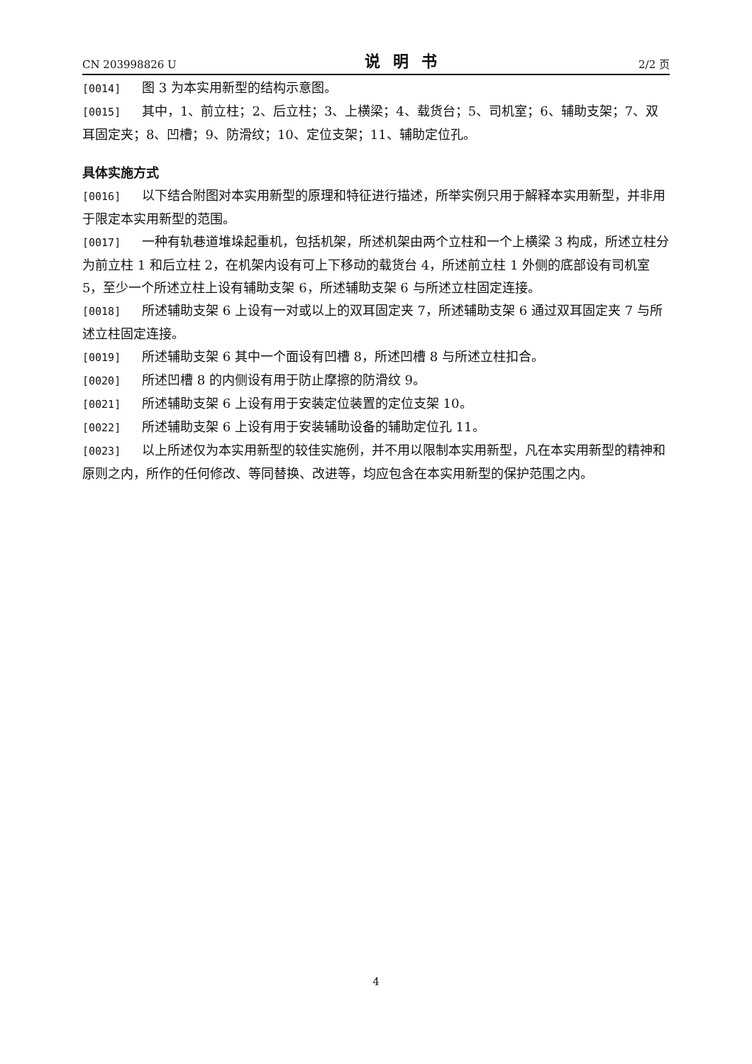CN 203998826 U 说明书 2/2 页
[0014] 图 3 为本实用新型的结构示意图。
[0015] 其中，1、前立柱；2、后立柱；3、上横梁；4、载货台；5、司机室；6、辅助支架；7、双耳固定夹；8、凹槽；9、防滑纹；10、定位支架；11、辅助定位孔。
具体实施方式
[0016] 以下结合附图对本实用新型的原理和特征进行描述，所举实例只用于解释本实用新型，并非用于限定本实用新型的范围。
[0017] 一种有轨巷道堆垛起重机，包括机架，所述机架由两个立柱和一个上横梁 3 构成，所述立柱分为前立柱 1 和后立柱 2，在机架内设有可上下移动的载货台 4，所述前立柱 1 外侧的底部设有司机室 5，至少一个所述立柱上设有辅助支架 6，所述辅助支架 6 与所述立柱固定连接。
[0018] 所述辅助支架 6 上设有一对或以上的双耳固定夹 7，所述辅助支架 6 通过双耳固定夹 7 与所述立柱固定连接。
[0019] 所述辅助支架 6 其中一个面设有凹槽 8，所述凹槽 8 与所述立柱扣合。
[0020] 所述凹槽 8 的内侧设有用于防止摩擦的防滑纹 9。
[0021] 所述辅助支架 6 上设有用于安装定位装置的定位支架 10。
[0022] 所述辅助支架 6 上设有用于安装辅助设备的辅助定位孔 11。
[0023] 以上所述仅为本实用新型的较佳实施例，并不用以限制本实用新型，凡在本实用新型的精神和原则之内，所作的任何修改、等同替换、改进等，均应包含在本实用新型的保护范围之内。
4